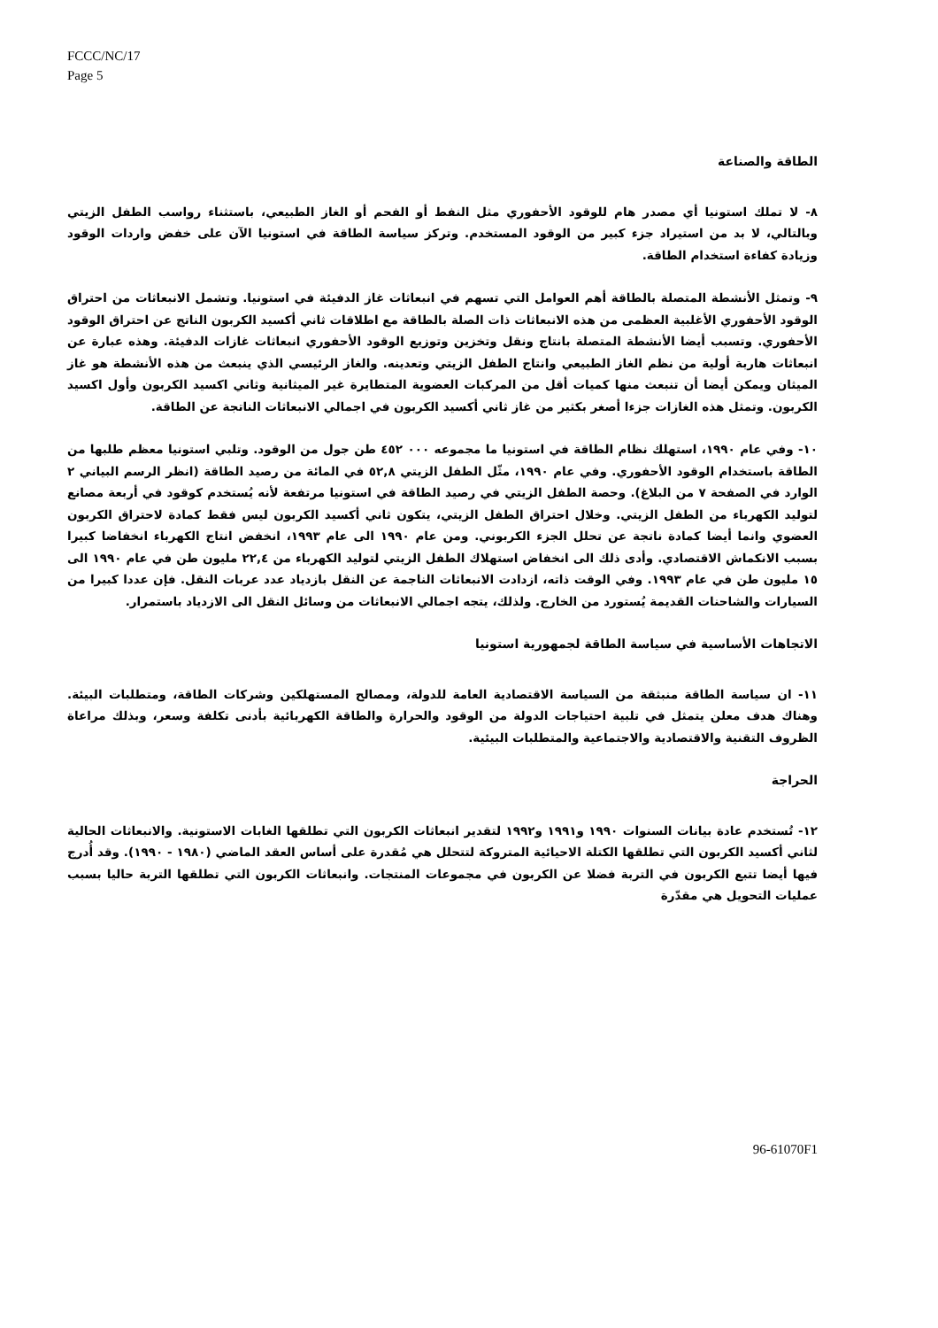FCCC/NC/17
Page 5
الطاقة والصناعة
٨- لا تملك استونيا أي مصدر هام للوقود الأحفوري مثل النفط أو الفحم أو الغاز الطبيعي، باستثناء رواسب الطفل الزيتي وبالتالي، لا بد من استيراد جزء كبير من الوقود المستخدم. وتركز سياسة الطاقة في استونيا الآن على خفض واردات الوقود وزيادة كفاءة استخدام الطاقة.
٩- وتمثل الأنشطة المتصلة بالطاقة أهم العوامل التي تسهم في انبعاثات غاز الدفيئة في استونيا. وتشمل الانبعاثات من احتراق الوقود الأحفوري الأغلبية العظمى من هذه الانبعاثات ذات الصلة بالطاقة مع اطلاقات ثاني أكسيد الكربون الناتج عن احتراق الوقود الأحفوري. وتسبب أيضا الأنشطة المتصلة بانتاج ونقل وتخزين وتوزيع الوقود الأحفوري انبعاثات غازات الدفيئة. وهذه عبارة عن انبعاثات هاربة أولية من نظم الغاز الطبيعي وانتاج الطفل الزيتي وتعدينه. والغاز الرئيسي الذي ينبعث من هذه الأنشطة هو غاز الميثان ويمكن أيضا أن تنبعث منها كميات أقل من المركبات العضوية المتطايرة غير الميثانية وثاني اكسيد الكربون وأول اكسيد الكربون. وتمثل هذه الغازات جزءا أصغر بكثير من غاز ثاني أكسيد الكربون في اجمالي الانبعاثات الناتجة عن الطاقة.
١٠- وفي عام ١٩٩٠، استهلك نظام الطاقة في استونيا ما مجموعه ٠٠٠ ٤٥٢ طن جول من الوقود. وتلبي استونيا معظم طلبها من الطاقة باستخدام الوقود الأحفوري. وفي عام ١٩٩٠، مثّل الطفل الزيتي ٥٢,٨ في المائة من رصيد الطاقة (انظر الرسم البياني ٢ الوارد في الصفحة ٧ من البلاغ). وحصة الطفل الزيتي في رصيد الطاقة في استونيا مرتفعة لأنه يُستخدم كوقود في أربعة مصانع لتوليد الكهرباء من الطفل الزيتي. وخلال احتراق الطفل الزيتي، يتكون ثاني أكسيد الكربون ليس فقط كمادة لاحتراق الكربون العضوي وانما أيضا كمادة ناتجة عن تحلل الجزء الكربوني. ومن عام ١٩٩٠ الى عام ١٩٩٣، انخفض انتاج الكهرباء انخفاضا كبيرا بسبب الانكماش الاقتصادي. وأدى ذلك الى انخفاض استهلاك الطفل الزيتي لتوليد الكهرباء من ٢٢,٤ مليون طن في عام ١٩٩٠ الى ١٥ مليون طن في عام ١٩٩٣. وفي الوقت ذاته، ازدادت الانبعاثات الناجمة عن النقل بازدياد عدد عربات النقل. فإن عددا كبيرا من السيارات والشاحنات القديمة يُستورد من الخارج. ولذلك، يتجه اجمالي الانبعاثات من وسائل النقل الى الازدياد باستمرار.
الاتجاهات الأساسية في سياسة الطاقة لجمهورية استونيا
١١- ان سياسة الطاقة منبثقة من السياسة الاقتصادية العامة للدولة، ومصالح المستهلكين وشركات الطاقة، ومتطلبات البيئة. وهناك هدف معلن يتمثل في تلبية احتياجات الدولة من الوقود والحرارة والطاقة الكهربائية بأدنى تكلفة وسعر، وبذلك مراعاة الظروف التقنية والاقتصادية والاجتماعية والمتطلبات البيئية.
الحراجة
١٢- تُستخدم عادة بيانات السنوات ١٩٩٠ و١٩٩١ و١٩٩٢ لتقدير انبعاثات الكربون التي تطلقها الغابات الاستونية. والانبعاثات الحالية لثاني أكسيد الكربون التي تطلقها الكتلة الاحيائية المتروكة لتتحلل هي مُقدرة على أساس العقد الماضي (١٩٨٠ - ١٩٩٠). وقد أُدرج فيها أيضا تتبع الكربون في التربة فضلا عن الكربون في مجموعات المنتجات. وانبعاثات الكربون التي تطلقها التربة حاليا بسبب عمليات التحويل هي مقدّرة
96-61070F1